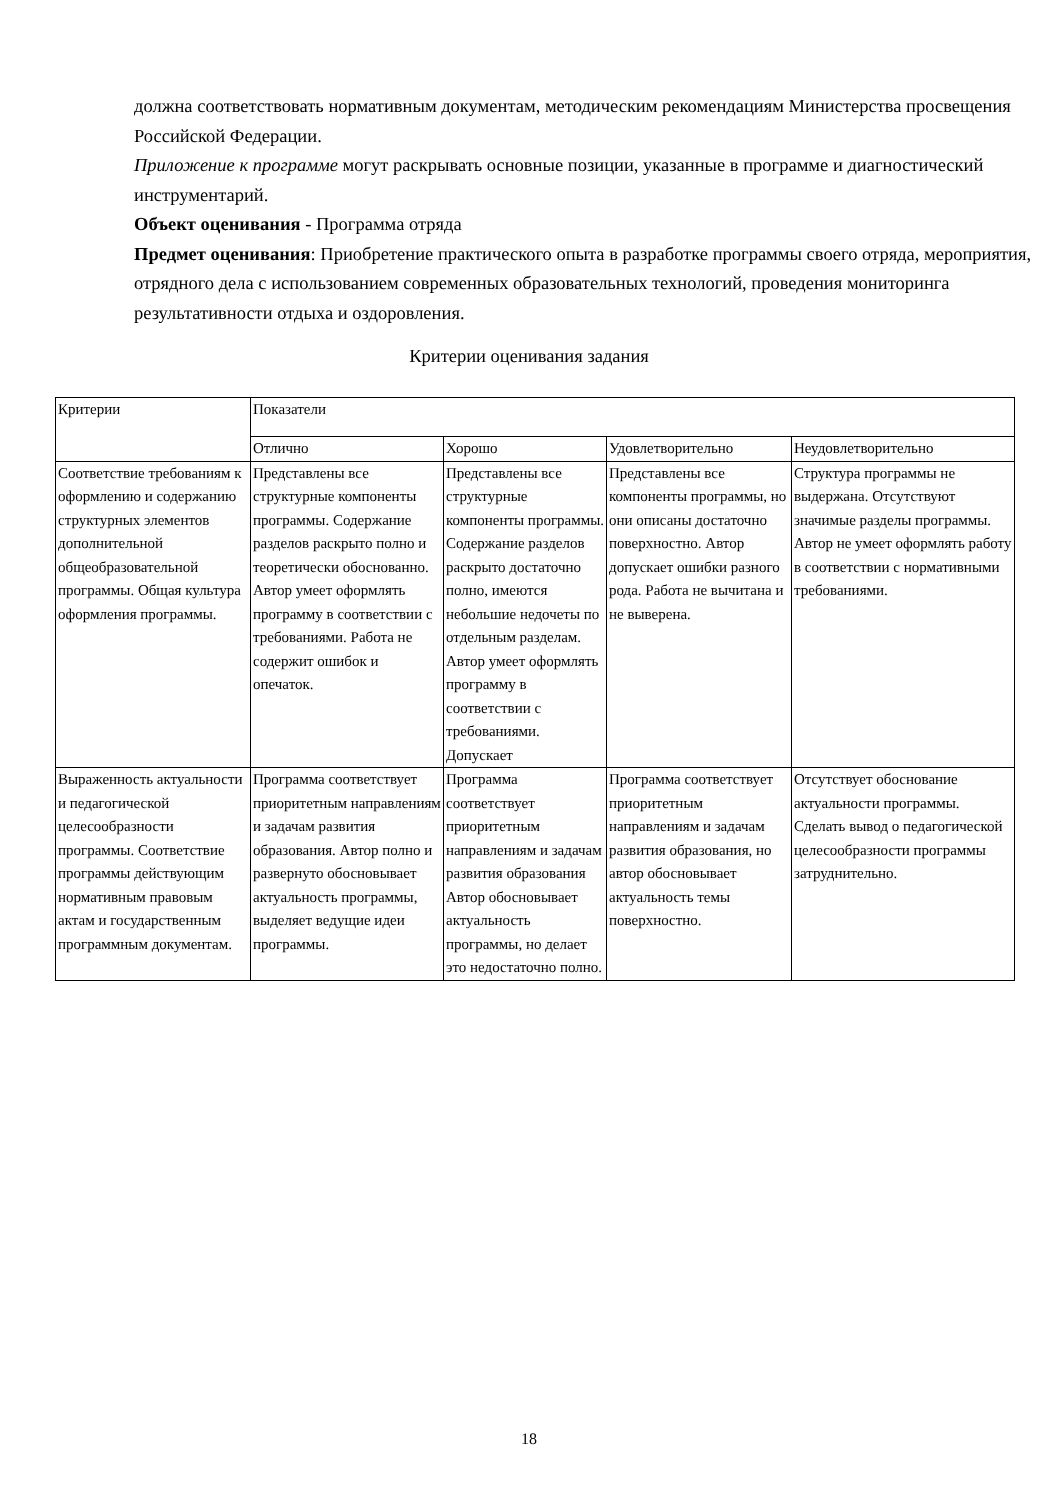должна соответствовать нормативным документам, методическим рекомендациям Министерства просвещения Российской Федерации.
Приложение к программе могут раскрывать основные позиции, указанные в программе и диагностический инструментарий.
Объект оценивания - Программа отряда
Предмет оценивания: Приобретение практического опыта в разработке программы своего отряда, мероприятия, отрядного дела с использованием современных образовательных технологий, проведения мониторинга результативности отдыха и оздоровления.
Критерии оценивания задания
| Критерии | Показатели | | | |
| --- | --- | --- | --- | --- |
| | Отлично | Хорошо | Удовлетворительно | Неудовлетворительно |
| Соответствие требованиям к оформлению и содержанию структурных элементов дополнительной общеобразовательной программы. Общая культура оформления программы. | Представлены все структурные компоненты программы. Содержание разделов раскрыто полно и теоретически обоснованно. Автор умеет оформлять программу в соответствии с требованиями. Работа не содержит ошибок и опечаток. | Представлены все структурные компоненты программы. Содержание разделов раскрыто достаточно полно, имеются небольшие недочеты по отдельным разделам. Автор умеет оформлять программу в соответствии с требованиями. Допускает | Представлены все компоненты программы, но они описаны достаточно поверхностно. Автор допускает ошибки разного рода. Работа не вычитана и не выверена. | Структура программы не выдержана. Отсутствуют значимые разделы программы. Автор не умеет оформлять работу в соответствии с нормативными требованиями. |
| Выраженность актуальности и педагогической целесообразности программы. Соответствие программы действующим нормативным правовым актам и государственным программным документам. | Программа соответствует приоритетным направлениям и задачам развития образования. Автор полно и развернуто обосновывает актуальность программы, выделяет ведущие идеи программы. | Программа соответствует приоритетным направлениям и задачам развития образования Автор обосновывает актуальность программы, но делает это недостаточно полно. | Программа соответствует приоритетным направлениям и задачам развития образования, но автор обосновывает актуальность темы поверхностно. | Отсутствует обоснование актуальности программы. Сделать вывод о педагогической целесообразности программы затруднительно. |
18